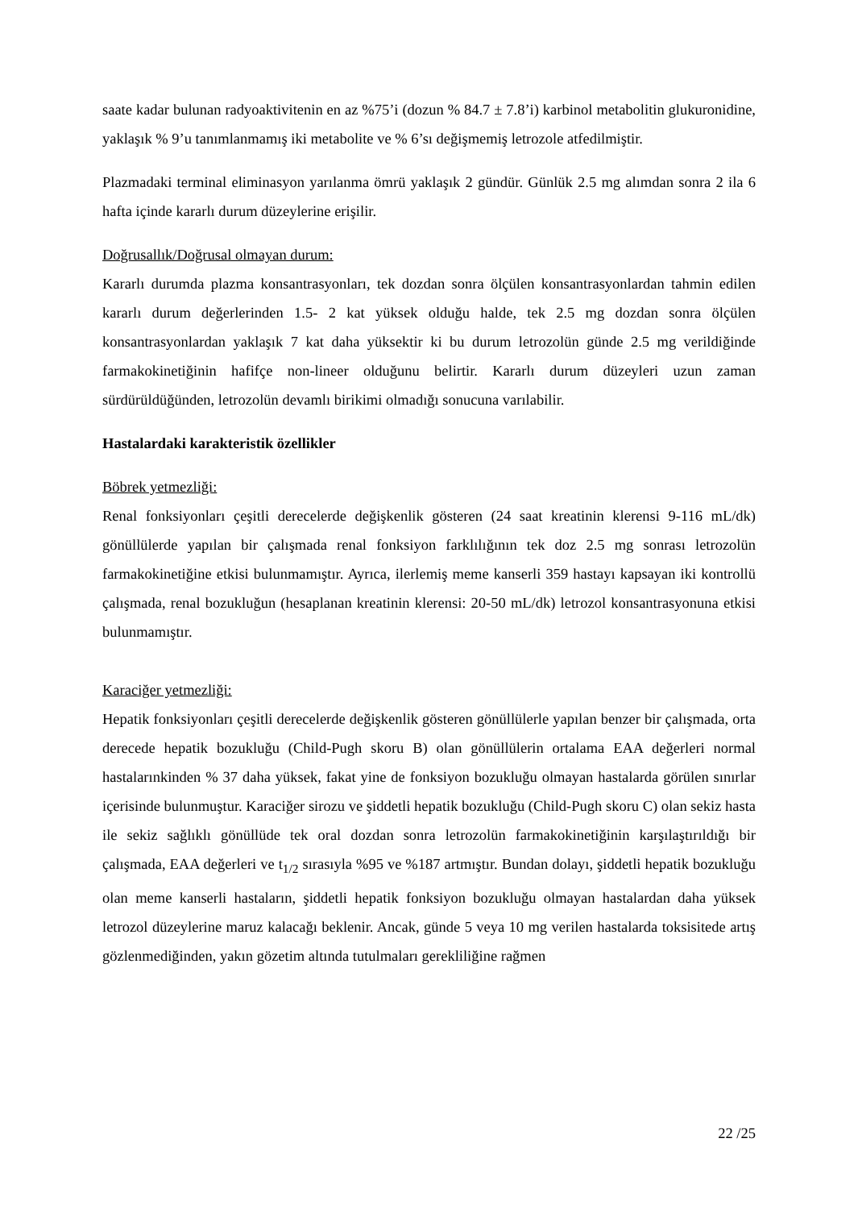saate kadar bulunan radyoaktivitenin en az %75’i (dozun % 84.7 ± 7.8’i) karbinol metabolitin glukuronidine, yaklaşık % 9’u tanımlanmamış iki metabolite ve % 6’sı değişmemiş letrozole atfedilmiştir.
Plazmadaki terminal eliminasyon yarılanma ömrü yaklaşık 2 gündür. Günlük 2.5 mg alımdan sonra 2 ila 6 hafta içinde kararlı durum düzeylerine erişilir.
Doğrusallık/Doğrusal olmayan durum:
Kararlı durumda plazma konsantrasyonları, tek dozdan sonra ölçülen konsantrasyonlardan tahmin edilen kararlı durum değerlerinden 1.5- 2 kat yüksek olduğu halde, tek 2.5 mg dozdan sonra ölçülen konsantrasyonlardan yaklaşık 7 kat daha yüksektir ki bu durum letrozolün günde 2.5 mg verildiğinde farmakokinetiğinin hafifçe non-lineer olduğunu belirtir. Kararlı durum düzeyleri uzun zaman sürdürüldüğünden, letrozolün devamlı birikimi olmadığı sonucuna varılabilir.
Hastalardaki karakteristik özellikler
Böbrek yetmezliği:
Renal fonksiyonları çeşitli derecelerde değişkenlik gösteren (24 saat kreatinin klerensi 9-116 mL/dk) gönüllülerde yapılan bir çalışmada renal fonksiyon farklılığının tek doz 2.5 mg sonrası letrozolün farmakokinetiğine etkisi bulunmamıştır. Ayrıca, ilerlemiş meme kanserli 359 hastayı kapsayan iki kontrollü çalışmada, renal bozukluğun (hesaplanan kreatinin klerensi: 20-50 mL/dk) letrozol konsantrasyonuna etkisi bulunmamıştır.
Karaciğer yetmezliği:
Hepatik fonksiyonları çeşitli derecelerde değişkenlik gösteren gönüllülerle yapılan benzer bir çalışmada, orta derecede hepatik bozukluğu (Child-Pugh skoru B) olan gönüllülerin ortalama EAA değerleri normal hastalarınkinden % 37 daha yüksek, fakat yine de fonksiyon bozukluğu olmayan hastalarda görülen sınırlar içerisinde bulunmuştur. Karaciğer sirozu ve şiddetli hepatik bozukluğu (Child-Pugh skoru C) olan sekiz hasta ile sekiz sağlıklı gönüllüde tek oral dozdan sonra letrozolün farmakokinetiğinin karşılaştırıldığı bir çalışmada, EAA değerleri ve t<sub>1/2</sub> sırasıyla %95 ve %187 artmıştır. Bundan dolayı, şiddetli hepatik bozukluğu olan meme kanserli hastaların, şiddetli hepatik fonksiyon bozukluğu olmayan hastalardan daha yüksek letrozol düzeylerine maruz kalacağı beklenir. Ancak, günde 5 veya 10 mg verilen hastalarda toksisitede artış gözlenmediğinden, yakın gözetim altında tutulmaları gerekliliğine rağmen
22 /25